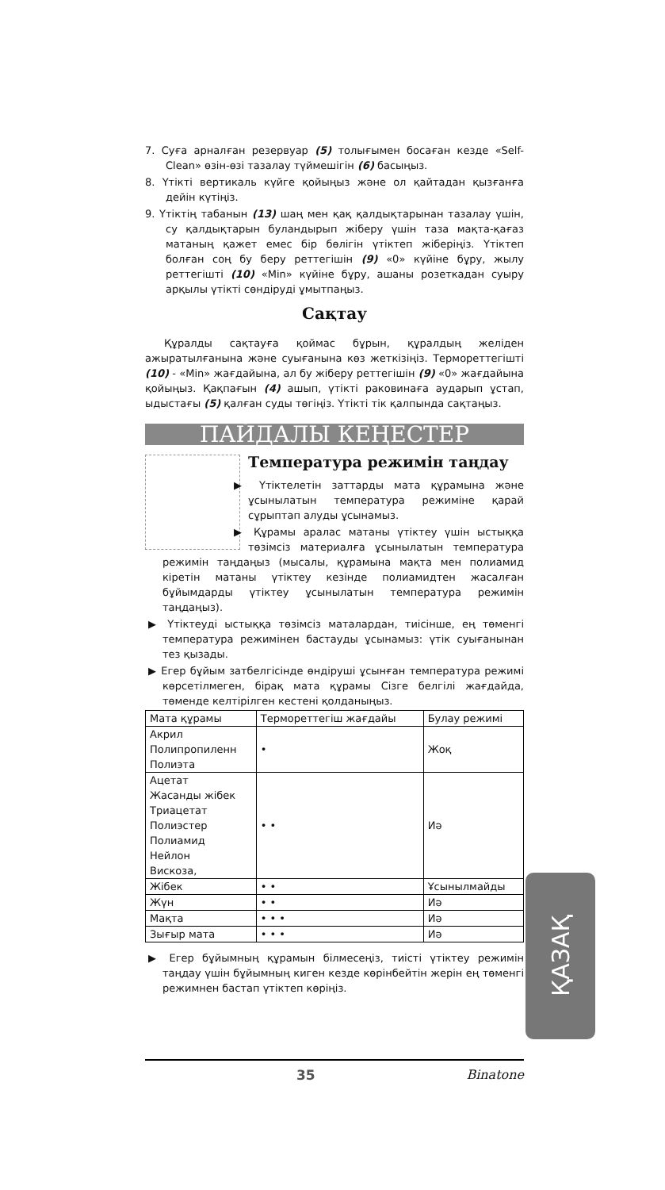7. Суға арналған резервуар (5) толығымен босаған кезде «Self-Clean» өзін-өзі тазалау түймешігін (6) басыңыз.
8. Үтікті вертикаль күйге қойыңыз және ол қайтадан қызғанға дейін күтіңіз.
9. Үтіктің табанын (13) шаң мен қақ қалдықтарынан тазалау үшін, су қалдықтарын буландырып жіберу үшін таза мақта-қағаз матаның қажет емес бір бөлігін үтіктеп жіберіңіз. Үтіктеп болған соң бу беру реттегішін (9) «0» күйіне бұру, жылу реттегішті (10) «Min» күйіне бұру, ашаны розеткадан суыру арқылы үтікті сөндіруді ұмытпаңыз.
Сақтау
Құралды сақтауға қоймас бұрын, құралдың желіден ажыратылғанына және суығанына көз жеткізіңіз. Термореттегішті (10) - «Min» жағдайына, ал бу жіберу реттегішін (9) «0» жағдайына қойыңыз. Қақпағын (4) ашып, үтікті раковинаға аударып ұстап, ыдыстағы (5) қалған суды төгіңіз. Үтікті тік қалпында сақтаңыз.
ПАЙДАЛЫ КЕҢЕСТЕР
Температура режимін таңдау
▶ Үтіктелетін заттарды мата құрамына және ұсынылатын температура режиміне қарай сұрыптап алуды ұсынамыз.
▶ Құрамы аралас матаны үтіктеу үшін ыстыққа төзімсіз материалға ұсынылатын температура режимін таңдаңыз (мысалы, құрамына мақта мен полиамид кіретін матаны үтіктеу кезінде полиамидтен жасалған бұйымдарды үтіктеу ұсынылатын температура режимін таңдаңыз).
▶ Үтіктеуді ыстыққа төзімсіз маталардан, тиісінше, ең төменгі температура режимінен бастауды ұсынамыз: үтік суығанынан тез қызады.
▶ Егер бұйым затбелгісінде өндіруші ұсынған температура режимі көрсетілмеген, бірақ мата құрамы Сізге белгілі жағдайда, төменде келтірілген кестені қолданыңыз.
| Мата құрамы | Термореттегіш жағдайы | Булау режимі |
| Акрил Полипропиленн Полиэта | • | Жоқ |
| Ацетат Жасанды жібек Триацетат Полиэстер Полиамид Нейлон Вискоза, | • • | Иә |
| Жібек | • • | Ұсынылмайды |
| Жүн | • • | Иә |
| Мақта | • • • | Иә |
| Зығыр мата | • • • | Иә |
▶ Егер бұйымның құрамын білмесеңіз, тиісті үтіктеу режимін таңдау үшін бұйымның киген кезде көрінбейтін жерін ең төменгі режимнен бастап үтіктеп көріңіз.
ҚАЗАҚ
35 Binatone